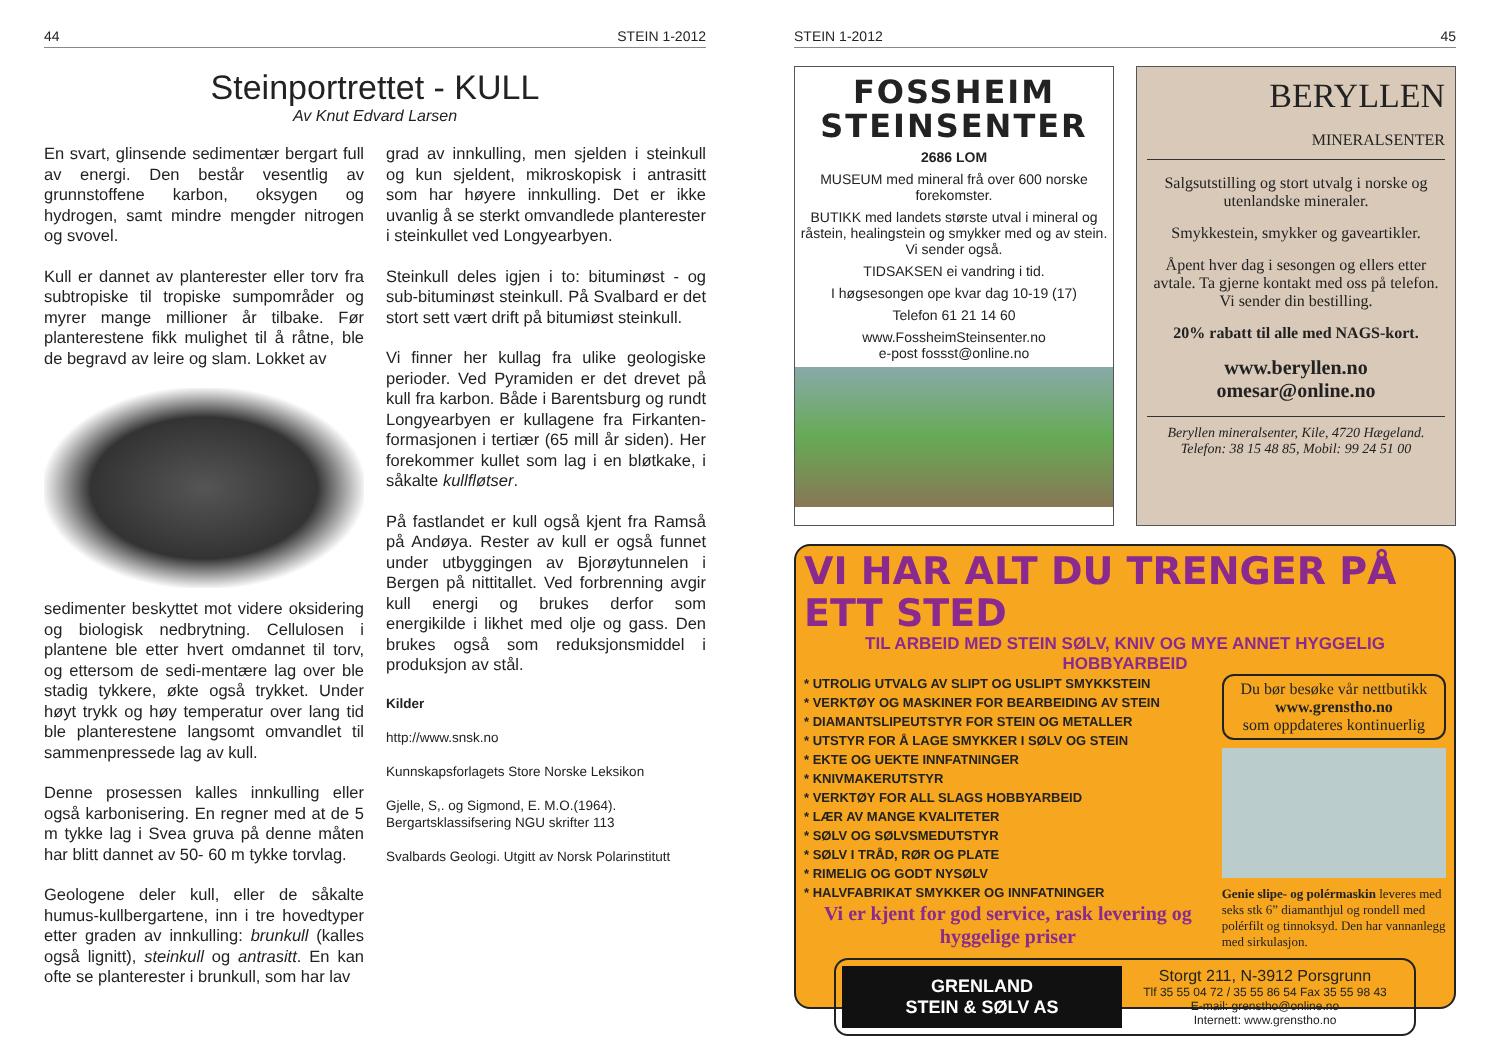44 STEIN 1-2012
Steinportrettet - KULL
Av Knut Edvard Larsen
En svart, glinsende sedimentær bergart full av energi. Den består vesentlig av grunnstoffene karbon, oksygen og hydrogen, samt mindre mengder nitrogen og svovel.
Kull er dannet av planterester eller torv fra subtropiske til tropiske sumpområder og myrer mange millioner år tilbake. Før planterestene fikk mulighet til å råtne, ble de begravd av leire og slam. Lokket av
sedimenter beskyttet mot videre oksidering og biologisk nedbrytning. Cellulosen i plantene ble etter hvert omdannet til torv, og ettersom de sedi-mentære lag over ble stadig tykkere, økte også trykket. Under høyt trykk og høy temperatur over lang tid ble planterestene langsomt omvandlet til sammenpressede lag av kull.
Denne prosessen kalles innkulling eller også karbonisering. En regner med at de 5 m tykke lag i Svea gruva på denne måten har blitt dannet av 50- 60 m tykke torvlag.
Geologene deler kull, eller de såkalte humus-kullbergartene, inn i tre hovedtyper etter graden av innkulling: brunkull (kalles også lignitt), steinkull og antrasitt. En kan ofte se planterester i brunkull, som har lav
grad av innkulling, men sjelden i steinkull og kun sjeldent, mikroskopisk i antrasitt som har høyere innkulling. Det er ikke uvanlig å se sterkt omvandlede planterester i steinkullet ved Longyearbyen.
Steinkull deles igjen i to: bituminøst - og sub-bituminøst steinkull. På Svalbard er det stort sett vært drift på bitumiøst steinkull.
Vi finner her kullag fra ulike geologiske perioder. Ved Pyramiden er det drevet på kull fra karbon. Både i Barentsburg og rundt Longyearbyen er kullagene fra Firkanten-formasjonen i tertiær (65 mill år siden). Her forekommer kullet som lag i en bløtkake, i såkalte kullfløtser.
På fastlandet er kull også kjent fra Ramså på Andøya. Rester av kull er også funnet under utbyggingen av Bjorøytunnelen i Bergen på nittitallet. Ved forbrenning avgir kull energi og brukes derfor som energikilde i likhet med olje og gass. Den brukes også som reduksjonsmiddel i produksjon av stål.
Kilder
http://www.snsk.no
Kunnskapsforlagets Store Norske Leksikon
Gjelle, S,. og Sigmond, E. M.O.(1964).
Bergartsklassifsering NGU skrifter 113
Svalbards Geologi. Utgitt av Norsk Polarinstitutt
STEIN 1-2012 45
FOSSHEIM STEINSENTER
2686 LOM
MUSEUM med mineral frå over 600 norske forekomster.
BUTIKK med landets største utval i mineral og råstein, healingstein og smykker med og av stein. Vi sender også.
TIDSAKSEN ei vandring i tid.
I høgsesongen ope kvar dag 10-19 (17)
Telefon 61 21 14 60
www.FossheimSteinsenter.no
e-post fossst@online.no
BERYLLEN MINERALSENTER
Salgsutstilling og stort utvalg i norske og utenlandske mineraler.
Smykkestein, smykker og gaveartikler.
Åpent hver dag i sesongen og ellers etter avtale. Ta gjerne kontakt med oss på telefon. Vi sender din bestilling.
20% rabatt til alle med NAGS-kort.
www.beryllen.no
omesar@online.no
Beryllen mineralsenter, Kile, 4720 Hægeland.
Telefon: 38 15 48 85, Mobil: 99 24 51 00
VI HAR ALT DU TRENGER PÅ ETT STED
TIL ARBEID MED STEIN SØLV, KNIV OG MYE ANNET HYGGELIG HOBBYARBEID
* UTROLIG UTVALG AV SLIPT OG USLIPT SMYKKSTEIN
* VERKTØY OG MASKINER FOR BEARBEIDING AV STEIN
* DIAMANTSLIPEUTSTYR FOR STEIN OG METALLER
* UTSTYR FOR Å LAGE SMYKKER I SØLV OG STEIN
* EKTE OG UEKTE INNFATNINGER
* KNIVMAKERUTSTYR
* VERKTØY FOR ALL SLAGS HOBBYARBEID
* LÆR AV MANGE KVALITETER
* SØLV OG SØLVSMEDUTSTYR
* SØLV I TRÅD, RØR OG PLATE
* RIMELIG OG GODT NYSØLV
* HALVFABRIKAT SMYKKER OG INNFATNINGER
Vi er kjent for god service, rask levering og hyggelige priser
Du bør besøke vår nettbutikk
www.grenstho.no
som oppdateres kontinuerlig
Genie slipe- og polérmaskin leveres med seks stk 6” diamanthjul og rondell med polérfilt og tinnoksyd. Den har vannanlegg med sirkulasjon.
GRENLAND
STEIN & SØLV AS
Storgt 211, N-3912 Porsgrunn
Tlf 35 55 04 72 / 35 55 86 54 Fax 35 55 98 43
E-mail: grenstho@online.no
Internett: www.grenstho.no